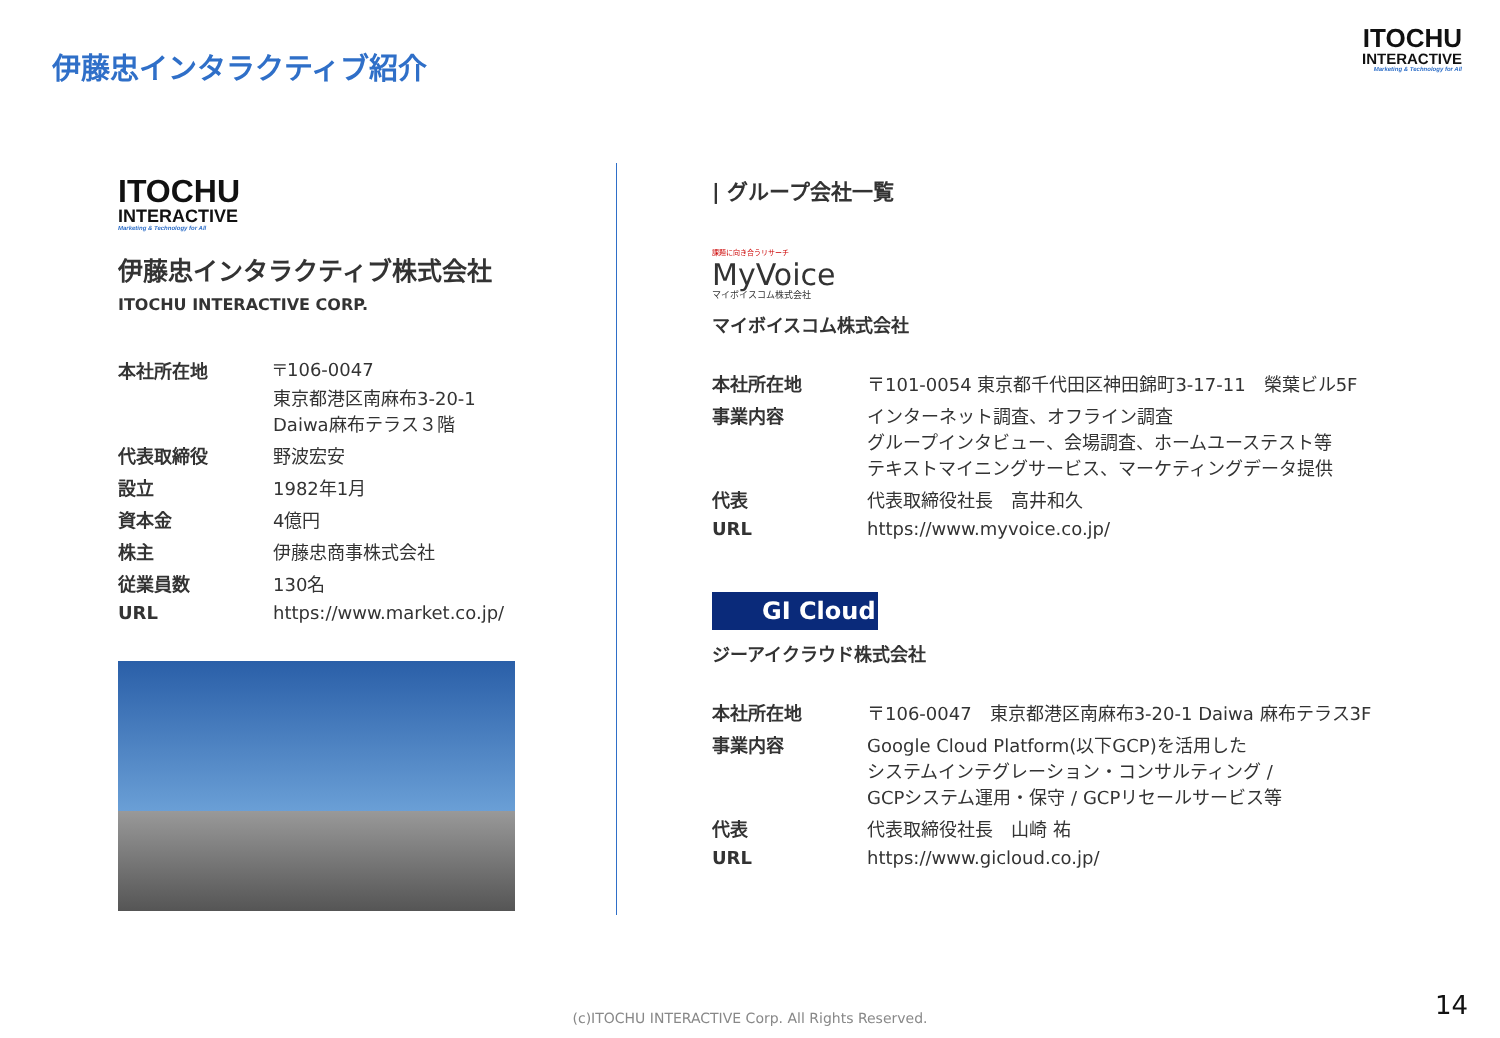伊藤忠インタラクティブ紹介
ITOCHU
INTERACTIVE
Marketing & Technology for All
ITOCHU
INTERACTIVE
Marketing & Technology for All
伊藤忠インタラクティブ株式会社
ITOCHU INTERACTIVE CORP.
| 本社所在地 | 〒106-0047 東京都港区南麻布3-20-1 Daiwa麻布テラス３階 |
| 代表取締役 | 野波宏安 |
| 設立 | 1982年1月 |
| 資本金 | 4億円 |
| 株主 | 伊藤忠商事株式会社 |
| 従業員数 | 130名 |
| URL | https://www.market.co.jp/ |
| グループ会社一覧
課題に向き合うリサーチ
MyVoice
マイボイスコム株式会社
マイボイスコム株式会社
| 本社所在地 | 〒101-0054 東京都千代田区神田錦町3-17-11 榮葉ビル5F |
| 事業内容 | インターネット調査、オフライン調査 グループインタビュー、会場調査、ホームユーステスト等 テキストマイニングサービス、マーケティングデータ提供 |
| 代表 | 代表取締役社長 高井和久 |
| URL | https://www.myvoice.co.jp/ |
GI Cloud
ジーアイクラウド株式会社
| 本社所在地 | 〒106-0047 東京都港区南麻布3-20-1 Daiwa 麻布テラス3F |
| 事業内容 | Google Cloud Platform(以下GCP)を活用した システムインテグレーション・コンサルティング / GCPシステム運用・保守 / GCPリセールサービス等 |
| 代表 | 代表取締役社長 山崎 祐 |
| URL | https://www.gicloud.co.jp/ |
(c)ITOCHU INTERACTIVE Corp. All Rights Reserved. 14